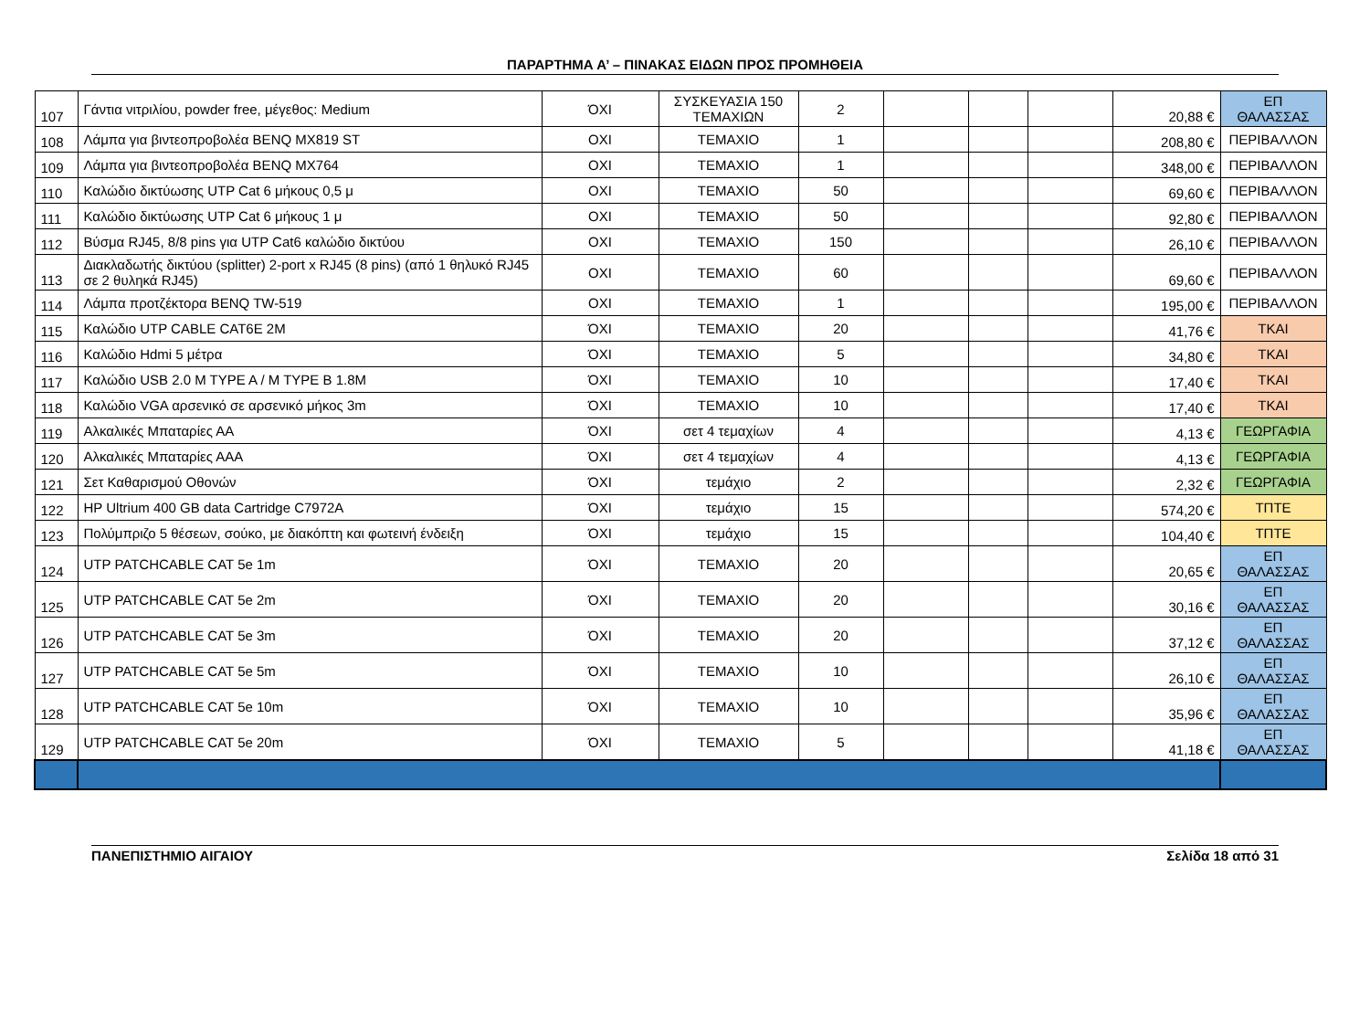ΠΑΡΑΡΤΗΜΑ Α’ – ΠΙΝΑΚΑΣ ΕΙΔΩΝ ΠΡΟΣ ΠΡΟΜΗΘΕΙΑ
| 107 | Γάντια νιτριλίου, powder free, μέγεθος: Medium | ΌΧΙ | ΣΥΣΚΕΥΑΣΙΑ 150 ΤΕΜΑΧΙΩΝ | 2 | | | | 20,88 € | ΕΠ ΘΑΛΑΣΣΑΣ |
| 108 | Λάμπα για βιντεοπροβολέα BENQ MX819 ST | ΟΧΙ | ΤΕΜΑΧΙΟ | 1 | | | | 208,80 € | ΠΕΡΙΒΑΛΛΟΝ |
| 109 | Λάμπα για βιντεοπροβολέα BENQ MX764 | ΟΧΙ | ΤΕΜΑΧΙΟ | 1 | | | | 348,00 € | ΠΕΡΙΒΑΛΛΟΝ |
| 110 | Καλώδιο δικτύωσης UTP Cat 6 μήκους 0,5 μ | ΟΧΙ | ΤΕΜΑΧΙΟ | 50 | | | | 69,60 € | ΠΕΡΙΒΑΛΛΟΝ |
| 111 | Καλώδιο δικτύωσης UTP Cat 6 μήκους 1 μ | ΟΧΙ | ΤΕΜΑΧΙΟ | 50 | | | | 92,80 € | ΠΕΡΙΒΑΛΛΟΝ |
| 112 | Βύσμα RJ45, 8/8 pins για UTP Cat6 καλώδιο δικτύου | ΟΧΙ | ΤΕΜΑΧΙΟ | 150 | | | | 26,10 € | ΠΕΡΙΒΑΛΛΟΝ |
| 113 | Διακλαδωτής δικτύου (splitter) 2-port x RJ45 (8 pins) (από 1 θηλυκό RJ45 σε 2 θυληκά RJ45) | ΟΧΙ | ΤΕΜΑΧΙΟ | 60 | | | | 69,60 € | ΠΕΡΙΒΑΛΛΟΝ |
| 114 | Λάμπα προτζέκτορα BENQ TW-519 | ΟΧΙ | ΤΕΜΑΧΙΟ | 1 | | | | 195,00 € | ΠΕΡΙΒΑΛΛΟΝ |
| 115 | Καλώδιο UTP CABLE CAT6E 2M | ΌΧΙ | ΤΕΜΑΧΙΟ | 20 | | | | 41,76 € | ΤΚΑΙ |
| 116 | Καλώδιο Hdmi 5 μέτρα | ΌΧΙ | ΤΕΜΑΧΙΟ | 5 | | | | 34,80 € | ΤΚΑΙ |
| 117 | Καλώδιο USB 2.0 M TYPE A / M TYPE B 1.8M | ΌΧΙ | ΤΕΜΑΧΙΟ | 10 | | | | 17,40 € | ΤΚΑΙ |
| 118 | Καλώδιο VGA αρσενικό σε αρσενικό μήκος 3m | ΌΧΙ | ΤΕΜΑΧΙΟ | 10 | | | | 17,40 € | ΤΚΑΙ |
| 119 | Αλκαλικές Μπαταρίες ΑΑ | ΌΧΙ | σετ 4 τεμαχίων | 4 | | | | 4,13 € | ΓΕΩΡΓΑΦΙΑ |
| 120 | Αλκαλικές Μπαταρίες ΑΑΑ | ΌΧΙ | σετ 4 τεμαχίων | 4 | | | | 4,13 € | ΓΕΩΡΓΑΦΙΑ |
| 121 | Σετ Καθαρισμού Οθονών | ΌΧΙ | τεμάχιο | 2 | | | | 2,32 € | ΓΕΩΡΓΑΦΙΑ |
| 122 | HP Ultrium 400 GB data Cartridge C7972A | ΌΧΙ | τεμάχιο | 15 | | | | 574,20 € | ΤΠΤΕ |
| 123 | Πολύμπριζο 5 θέσεων, σούκο, με διακόπτη και φωτεινή ένδειξη | ΌΧΙ | τεμάχιο | 15 | | | | 104,40 € | ΤΠΤΕ |
| 124 | UTP PATCHCABLE CAT 5e 1m | ΌΧΙ | ΤΕΜΑΧΙΟ | 20 | | | | 20,65 € | ΕΠ ΘΑΛΑΣΣΑΣ |
| 125 | UTP PATCHCABLE CAT 5e 2m | ΌΧΙ | ΤΕΜΑΧΙΟ | 20 | | | | 30,16 € | ΕΠ ΘΑΛΑΣΣΑΣ |
| 126 | UTP PATCHCABLE CAT 5e 3m | ΌΧΙ | ΤΕΜΑΧΙΟ | 20 | | | | 37,12 € | ΕΠ ΘΑΛΑΣΣΑΣ |
| 127 | UTP PATCHCABLE CAT 5e 5m | ΌΧΙ | ΤΕΜΑΧΙΟ | 10 | | | | 26,10 € | ΕΠ ΘΑΛΑΣΣΑΣ |
| 128 | UTP PATCHCABLE CAT 5e 10m | ΌΧΙ | ΤΕΜΑΧΙΟ | 10 | | | | 35,96 € | ΕΠ ΘΑΛΑΣΣΑΣ |
| 129 | UTP PATCHCABLE CAT 5e 20m | ΌΧΙ | ΤΕΜΑΧΙΟ | 5 | | | | 41,18 € | ΕΠ ΘΑΛΑΣΣΑΣ |
ΠΑΝΕΠΙΣΤΗΜΙΟ ΑΙΓΑΙΟΥ Σελίδα 18 από 31